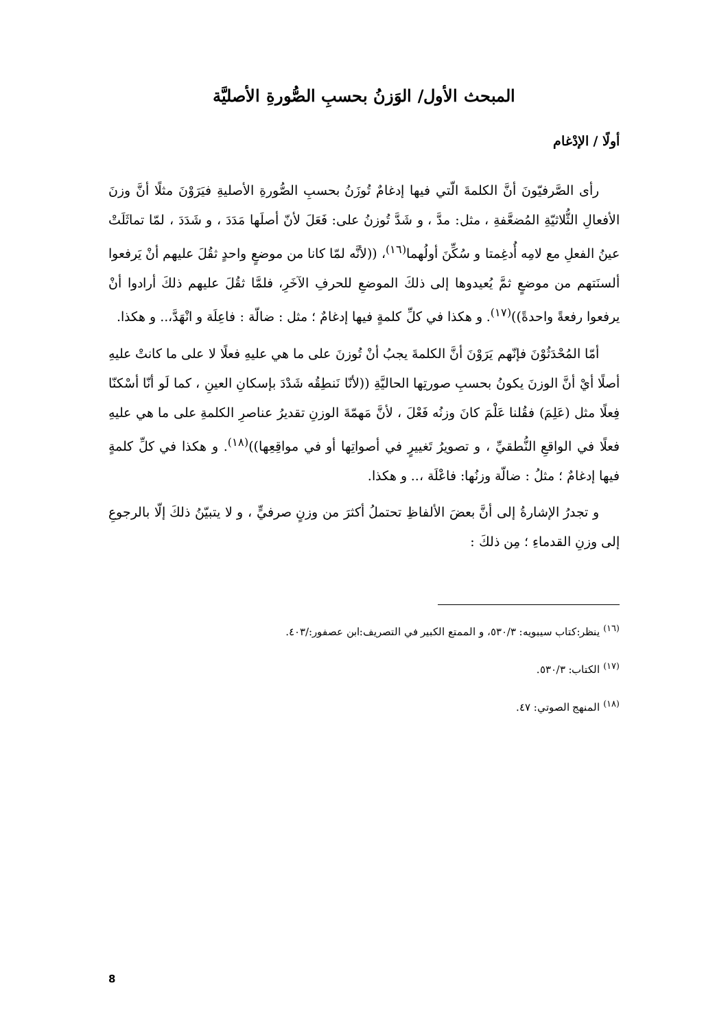المبحث الأول/ الوَزنُ بحسبِ الصُّورةِ الأصليَّة
أولًا / الإدْغام
رأى الصَّرفيّونَ أنَّ الكلمةَ الّتي فيها إدغامٌ تُوزَنُ بحسبِ الصُّورةِ الأصليةِ فيَرَوْنَ مثلًا أنَّ وزنَ الأفعالِ الثُّلاثيّةِ المُضعَّفةِ ، مثل: مدَّ ، و شَدَّ تُوزنُ على: فَعَلَ لأنّ أصلَها مَدَدَ ، و شَدَدَ ، لمّا تماثَلَتْ عينُ الفعلِ مع لامِه أُدغِمتا و سُكِّنَ أولُهما<sup>(١٦)</sup>، ((لأنَّه لمّا كانا من موضعٍ واحدٍ ثقُلَ عليهم أنْ يَرفعوا ألسنَتهم من موضعٍ ثمَّ يُعيدوها إلى ذلكَ الموضعِ للحرفِ الآخَرِ، فلمَّا ثقُلَ عليهم ذلكَ أرادوا أنْ يرفعوا رفعةً واحدةً))<sup>(١٧)</sup>. و هكذا في كلِّ كلمةٍ فيها إدغامٌ ؛ مثل : ضالّة : فاعِلَة و انْهَدَّ،.. و هكذا.
أمّا المُحْدَثُوْنَ فإنّهم يَرَوْنَ أنَّ الكلمةَ يجبُ أنْ تُوزنَ على ما هي عليهِ فعلًا لا على ما كانتْ عليهِ أصلًا أيْ أنَّ الوزنَ يكونُ بحسبِ صورتِها الحاليَّةِ ((لأنّا نَنطِقُه شَدْدَ بإسكانِ العينِ ، كما لَو أنّا أسْكنّا فِعلًا مثل (عَلِمَ) فقُلنا عَلْمَ كانَ وزنُه فَعْلَ ، لأنَّ مَهمّةَ الوزنِ تقديرُ عناصرِ الكلمةِ على ما هي عليهِ فعلًا في الواقعِ النُّطقيِّ ، و تصويرُ تَغييرٍ في أصواتِها أو في مواقِعِها))<sup>(١٨)</sup>. و هكذا في كلِّ كلمةٍ فيها إدغامٌ ؛ مثلُ : ضالّة وزنُها: فاعْلَة ،.. و هكذا.
و تجدرُ الإشارةُ إلى أنَّ بعضَ الألفاظِ تحتملُ أكثرَ من وزنٍ صرفيٍّ ، و لا يتبيّنُ ذلكَ إلّا بالرجوعِ إلى وزنِ القدماءِ ؛ مِن ذلكَ :
<sup>(١٦)</sup> ينظر:كتاب سيبويه: ٥٣٠/٣، و الممتع الكبير في التصريف:ابن عصفور:/٤٠٣.
<sup>(١٧)</sup> الكتاب: ٥٣٠/٣.
<sup>(١٨)</sup> المنهج الصوتي: ٤٧.
8